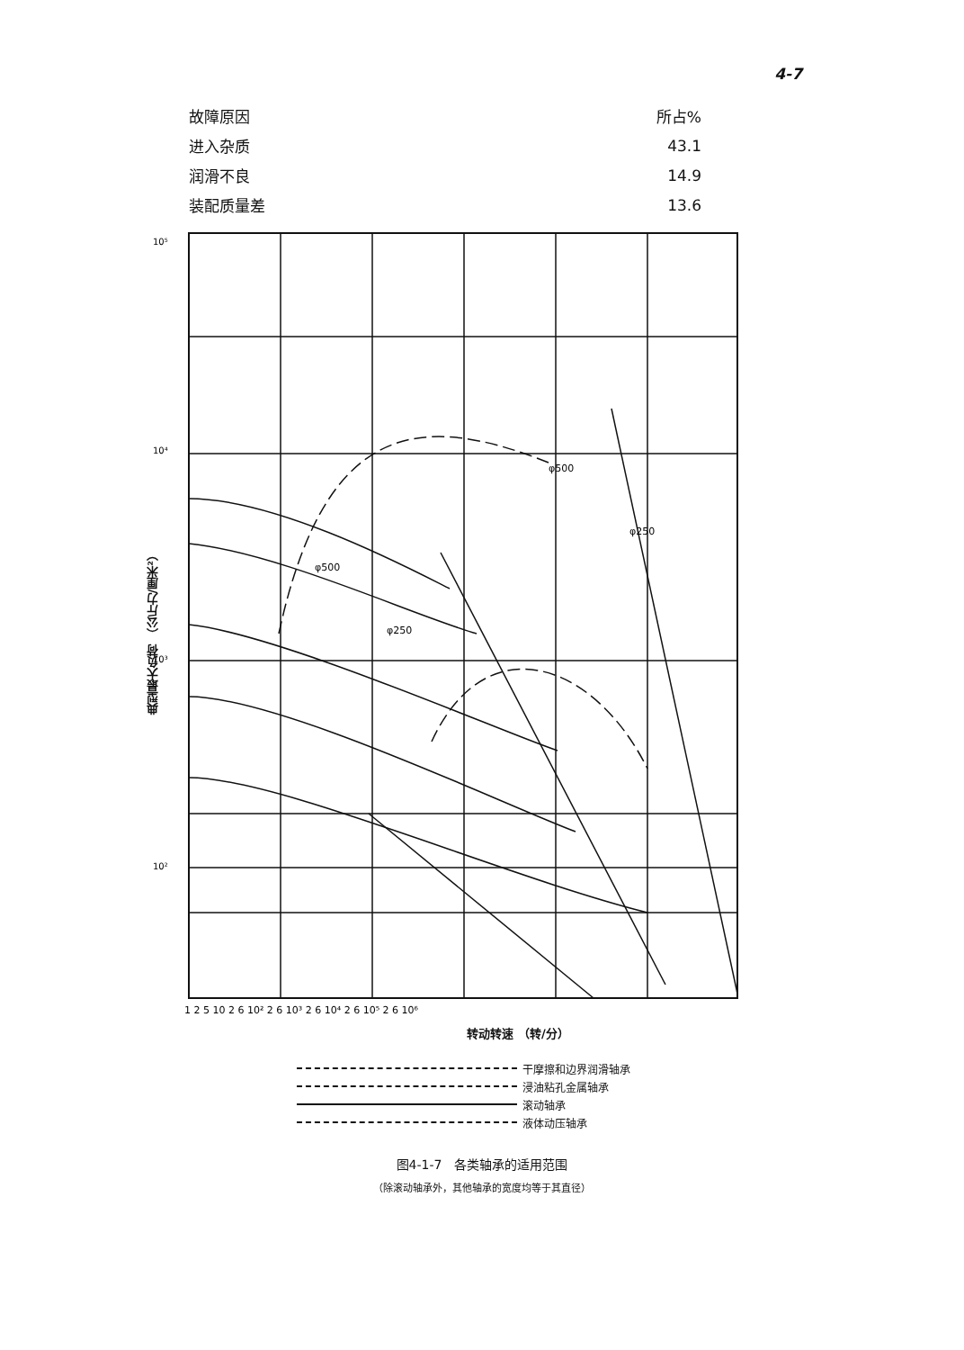4-7
| 故障原因 | 所占% |
| --- | --- |
| 进入杂质 | 43.1 |
| 润滑不良 | 14.9 |
| 装配质量差 | 13.6 |
典型最大负荷 （公斤力/厘米²）
10⁵
10⁴
10³
10²
1 2 5 10 2 6 10² 2 6 10³ 2 6 10⁴ 2 6 10⁵ 2 6 10⁶
φ500
φ250
φ500
φ250
转动转速 （转/分）
干摩擦和边界润滑轴承
浸油粘孔金属轴承
滚动轴承
液体动压轴承
图4-1-7　各类轴承的适用范围
（除滚动轴承外，其他轴承的宽度均等于其直径）